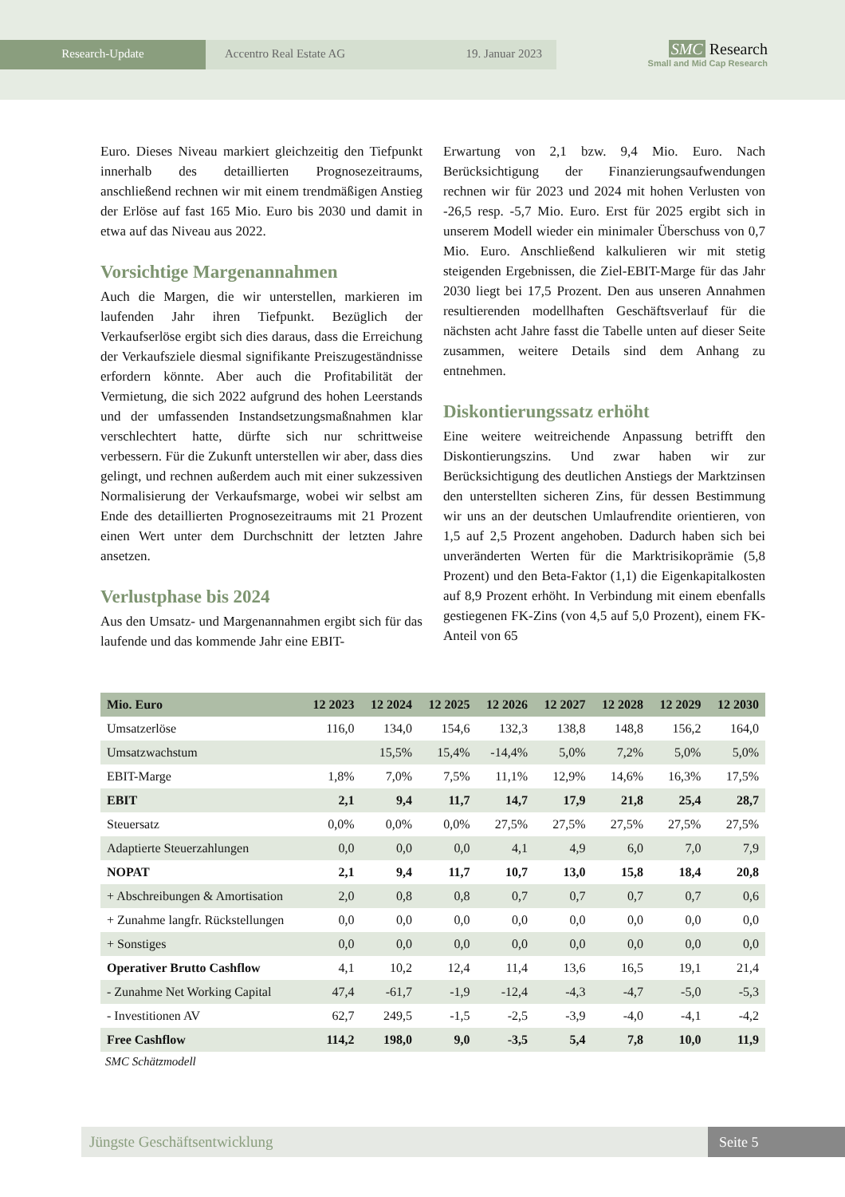Research-Update Accentro Real Estate AG 19. Januar 2023
SMC Research
Small and Mid Cap Research
Euro. Dieses Niveau markiert gleichzeitig den Tiefpunkt innerhalb des detaillierten Prognosezeitraums, anschließend rechnen wir mit einem trendmäßigen Anstieg der Erlöse auf fast 165 Mio. Euro bis 2030 und damit in etwa auf das Niveau aus 2022.
Vorsichtige Margenannahmen
Auch die Margen, die wir unterstellen, markieren im laufenden Jahr ihren Tiefpunkt. Bezüglich der Verkaufserlöse ergibt sich dies daraus, dass die Erreichung der Verkaufsziele diesmal signifikante Preiszugeständnisse erfordern könnte. Aber auch die Profitabilität der Vermietung, die sich 2022 aufgrund des hohen Leerstands und der umfassenden Instandsetzungsmaßnahmen klar verschlechtert hatte, dürfte sich nur schrittweise verbessern. Für die Zukunft unterstellen wir aber, dass dies gelingt, und rechnen außerdem auch mit einer sukzessiven Normalisierung der Verkaufsmarge, wobei wir selbst am Ende des detaillierten Prognosezeitraums mit 21 Prozent einen Wert unter dem Durchschnitt der letzten Jahre ansetzen.
Verlustphase bis 2024
Aus den Umsatz- und Margenannahmen ergibt sich für das laufende und das kommende Jahr eine EBIT-
Erwartung von 2,1 bzw. 9,4 Mio. Euro. Nach Berücksichtigung der Finanzierungsaufwendungen rechnen wir für 2023 und 2024 mit hohen Verlusten von -26,5 resp. -5,7 Mio. Euro. Erst für 2025 ergibt sich in unserem Modell wieder ein minimaler Überschuss von 0,7 Mio. Euro. Anschließend kalkulieren wir mit stetig steigenden Ergebnissen, die Ziel-EBIT-Marge für das Jahr 2030 liegt bei 17,5 Prozent. Den aus unseren Annahmen resultierenden modellhaften Geschäftsverlauf für die nächsten acht Jahre fasst die Tabelle unten auf dieser Seite zusammen, weitere Details sind dem Anhang zu entnehmen.
Diskontierungssatz erhöht
Eine weitere weitreichende Anpassung betrifft den Diskontierungszins. Und zwar haben wir zur Berücksichtigung des deutlichen Anstiegs der Marktzinsen den unterstellten sicheren Zins, für dessen Bestimmung wir uns an der deutschen Umlaufrendite orientieren, von 1,5 auf 2,5 Prozent angehoben. Dadurch haben sich bei unveränderten Werten für die Marktrisikoprämie (5,8 Prozent) und den Beta-Faktor (1,1) die Eigenkapitalkosten auf 8,9 Prozent erhöht. In Verbindung mit einem ebenfalls gestiegenen FK-Zins (von 4,5 auf 5,0 Prozent), einem FK-Anteil von 65
| Mio. Euro | 12 2023 | 12 2024 | 12 2025 | 12 2026 | 12 2027 | 12 2028 | 12 2029 | 12 2030 |
| --- | --- | --- | --- | --- | --- | --- | --- | --- |
| Umsatzerlöse | 116,0 | 134,0 | 154,6 | 132,3 | 138,8 | 148,8 | 156,2 | 164,0 |
| Umsatzwachstum | | 15,5% | 15,4% | -14,4% | 5,0% | 7,2% | 5,0% | 5,0% |
| EBIT-Marge | 1,8% | 7,0% | 7,5% | 11,1% | 12,9% | 14,6% | 16,3% | 17,5% |
| EBIT | 2,1 | 9,4 | 11,7 | 14,7 | 17,9 | 21,8 | 25,4 | 28,7 |
| Steuersatz | 0,0% | 0,0% | 0,0% | 27,5% | 27,5% | 27,5% | 27,5% | 27,5% |
| Adaptierte Steuerzahlungen | 0,0 | 0,0 | 0,0 | 4,1 | 4,9 | 6,0 | 7,0 | 7,9 |
| NOPAT | 2,1 | 9,4 | 11,7 | 10,7 | 13,0 | 15,8 | 18,4 | 20,8 |
| + Abschreibungen & Amortisation | 2,0 | 0,8 | 0,8 | 0,7 | 0,7 | 0,7 | 0,7 | 0,6 |
| + Zunahme langfr. Rückstellungen | 0,0 | 0,0 | 0,0 | 0,0 | 0,0 | 0,0 | 0,0 | 0,0 |
| + Sonstiges | 0,0 | 0,0 | 0,0 | 0,0 | 0,0 | 0,0 | 0,0 | 0,0 |
| Operativer Brutto Cashflow | 4,1 | 10,2 | 12,4 | 11,4 | 13,6 | 16,5 | 19,1 | 21,4 |
| - Zunahme Net Working Capital | 47,4 | -61,7 | -1,9 | -12,4 | -4,3 | -4,7 | -5,0 | -5,3 |
| - Investitionen AV | 62,7 | 249,5 | -1,5 | -2,5 | -3,9 | -4,0 | -4,1 | -4,2 |
| Free Cashflow | 114,2 | 198,0 | 9,0 | -3,5 | 5,4 | 7,8 | 10,0 | 11,9 |
SMC Schätzmodell
Jüngste Geschäftsentwicklung Seite 5